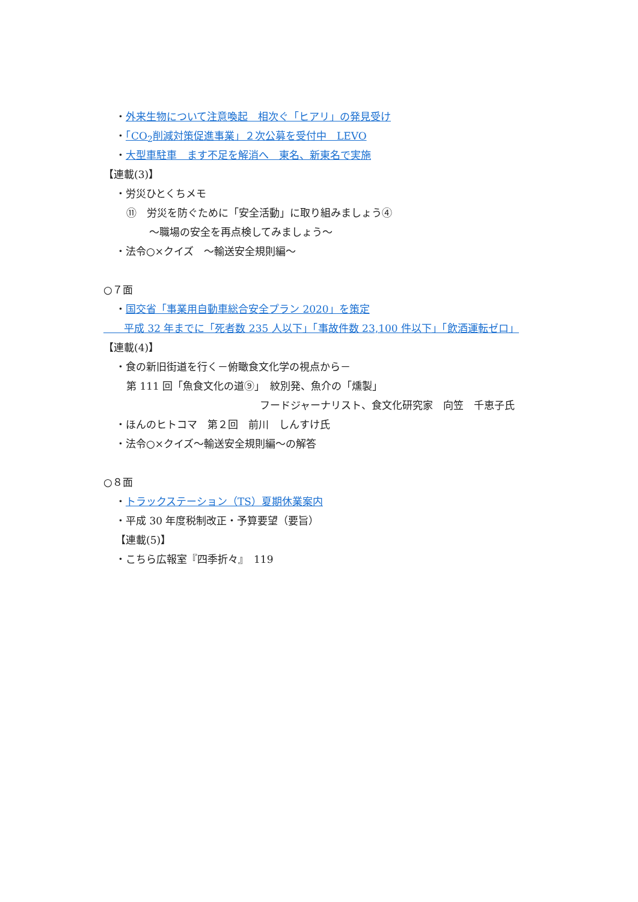・外来生物について注意喚起　相次ぐ「ヒアリ」の発見受け
・「CO<sub>2</sub>削減対策促進事業」２次公募を受付中　LEVO
・大型車駐車　ます不足を解消へ　東名、新東名で実施
【連載(3)】
・労災ひとくちメモ
⑪　労災を防ぐために「安全活動」に取り組みましょう④
～職場の安全を再点検してみましょう～
・法令○×クイズ　～輸送安全規則編～
○７面
・国交省「事業用自動車総合安全プラン 2020」を策定
　　平成 32 年までに「死者数 235 人以下」「事故件数 23,100 件以下」「飲酒運転ゼロ」
【連載(4)】
・食の新旧街道を行く－俯瞰食文化学の視点から－
第 111 回「魚食文化の道⑨」　紋別発、魚介の「燻製」
フードジャーナリスト、食文化研究家　向笠　千恵子氏
・ほんのヒトコマ　第２回　前川　しんすけ氏
・法令○×クイズ～輸送安全規則編～の解答
○８面
・トラックステーション（TS）夏期休業案内
・平成 30 年度税制改正・予算要望（要旨）
【連載(5)】
・こちら広報室『四季折々』　119